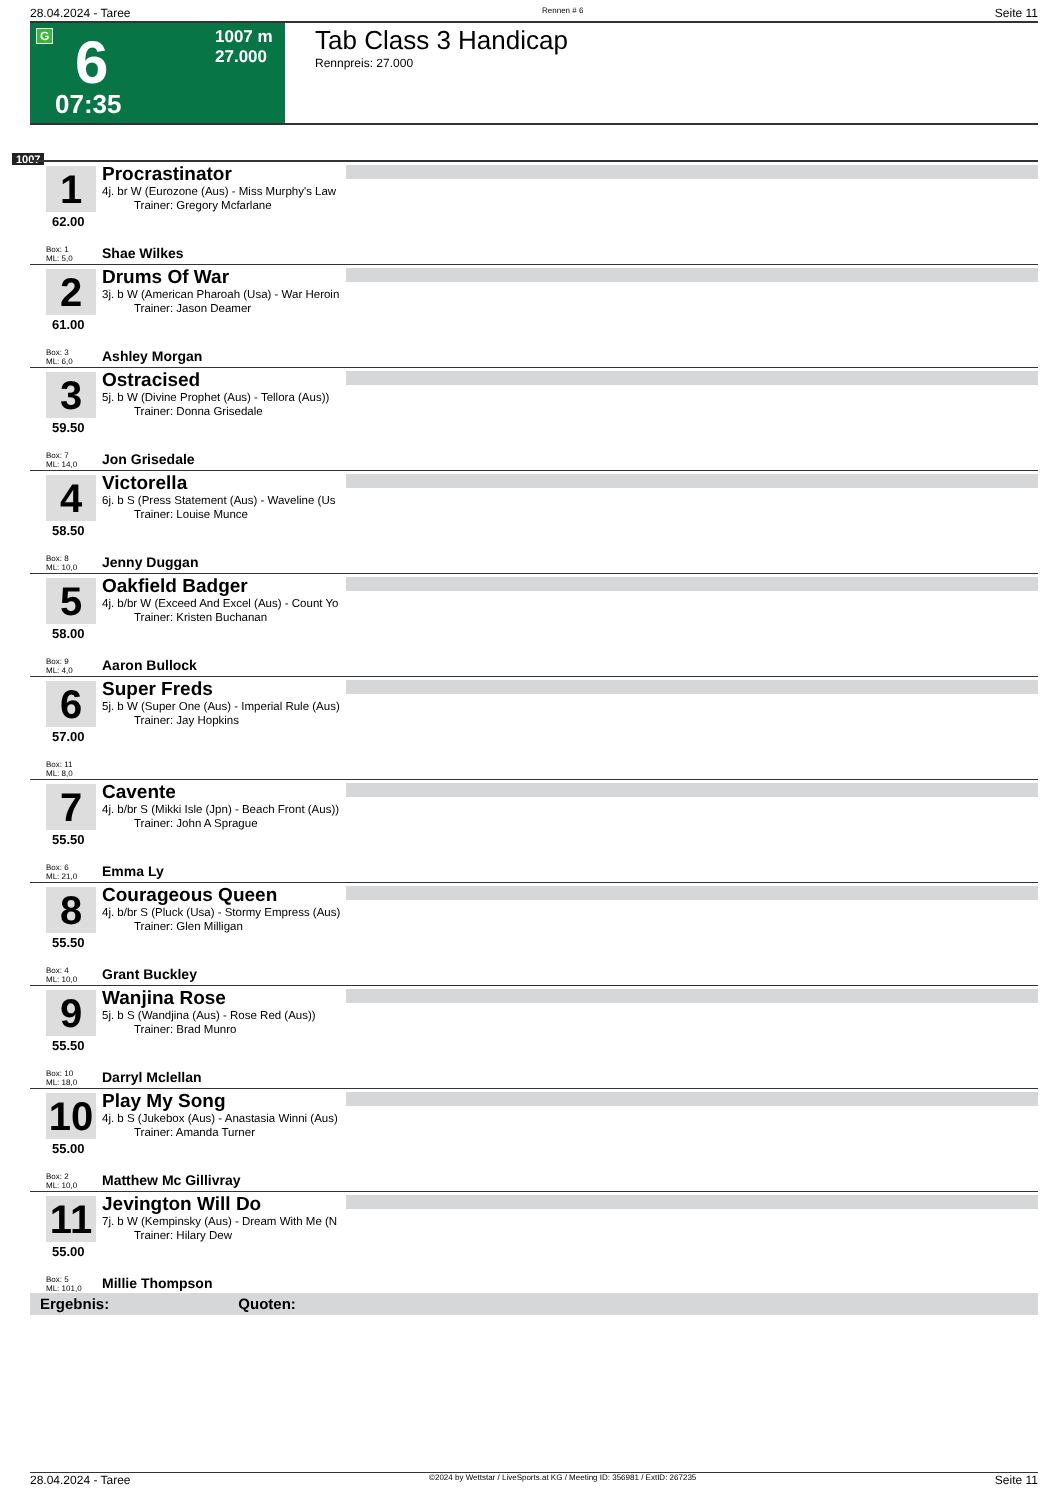28.04.2024 - Taree Rennen # 6 Seite 11
G 6
07:35
1007 m
27.000
Tab Class 3 Handicap
Rennpreis: 27.000
1007
1
62.00
Procrastinator
4j. br W (Eurozone (Aus) - Miss Murphy's Law
Trainer: Gregory Mcfarlane
Box: 1
ML: 5,0
Shae Wilkes
2
61.00
Drums Of War
3j. b W (American Pharoah (Usa) - War Heroin
Trainer: Jason Deamer
Box: 3
ML: 6,0
Ashley Morgan
3
59.50
Ostracised
5j. b W (Divine Prophet (Aus) - Tellora (Aus))
Trainer: Donna Grisedale
Box: 7
ML: 14,0
Jon Grisedale
4
58.50
Victorella
6j. b S (Press Statement (Aus) - Waveline (Us
Trainer: Louise Munce
Box: 8
ML: 10,0
Jenny Duggan
5
58.00
Oakfield Badger
4j. b/br W (Exceed And Excel (Aus) - Count Yo
Trainer: Kristen Buchanan
Box: 9
ML: 4,0
Aaron Bullock
6
57.00
Super Freds
5j. b W (Super One (Aus) - Imperial Rule (Aus)
Trainer: Jay Hopkins
Box: 11
ML: 8,0
7
55.50
Cavente
4j. b/br S (Mikki Isle (Jpn) - Beach Front (Aus))
Trainer: John A Sprague
Box: 6
ML: 21,0
Emma Ly
8
55.50
Courageous Queen
4j. b/br S (Pluck (Usa) - Stormy Empress (Aus)
Trainer: Glen Milligan
Box: 4
ML: 10,0
Grant Buckley
9
55.50
Wanjina Rose
5j. b S (Wandjina (Aus) - Rose Red (Aus))
Trainer: Brad Munro
Box: 10
ML: 18,0
Darryl Mclellan
10
55.00
Play My Song
4j. b S (Jukebox (Aus) - Anastasia Winni (Aus)
Trainer: Amanda Turner
Box: 2
ML: 10,0
Matthew Mc Gillivray
11
55.00
Jevington Will Do
7j. b W (Kempinsky (Aus) - Dream With Me (N
Trainer: Hilary Dew
Box: 5
ML: 101,0
Millie Thompson
Ergebnis: Quoten:
28.04.2024 - Taree ©2024 by Wettstar / LiveSports.at KG / Meeting ID: 356981 / ExtID: 267235 Seite 11